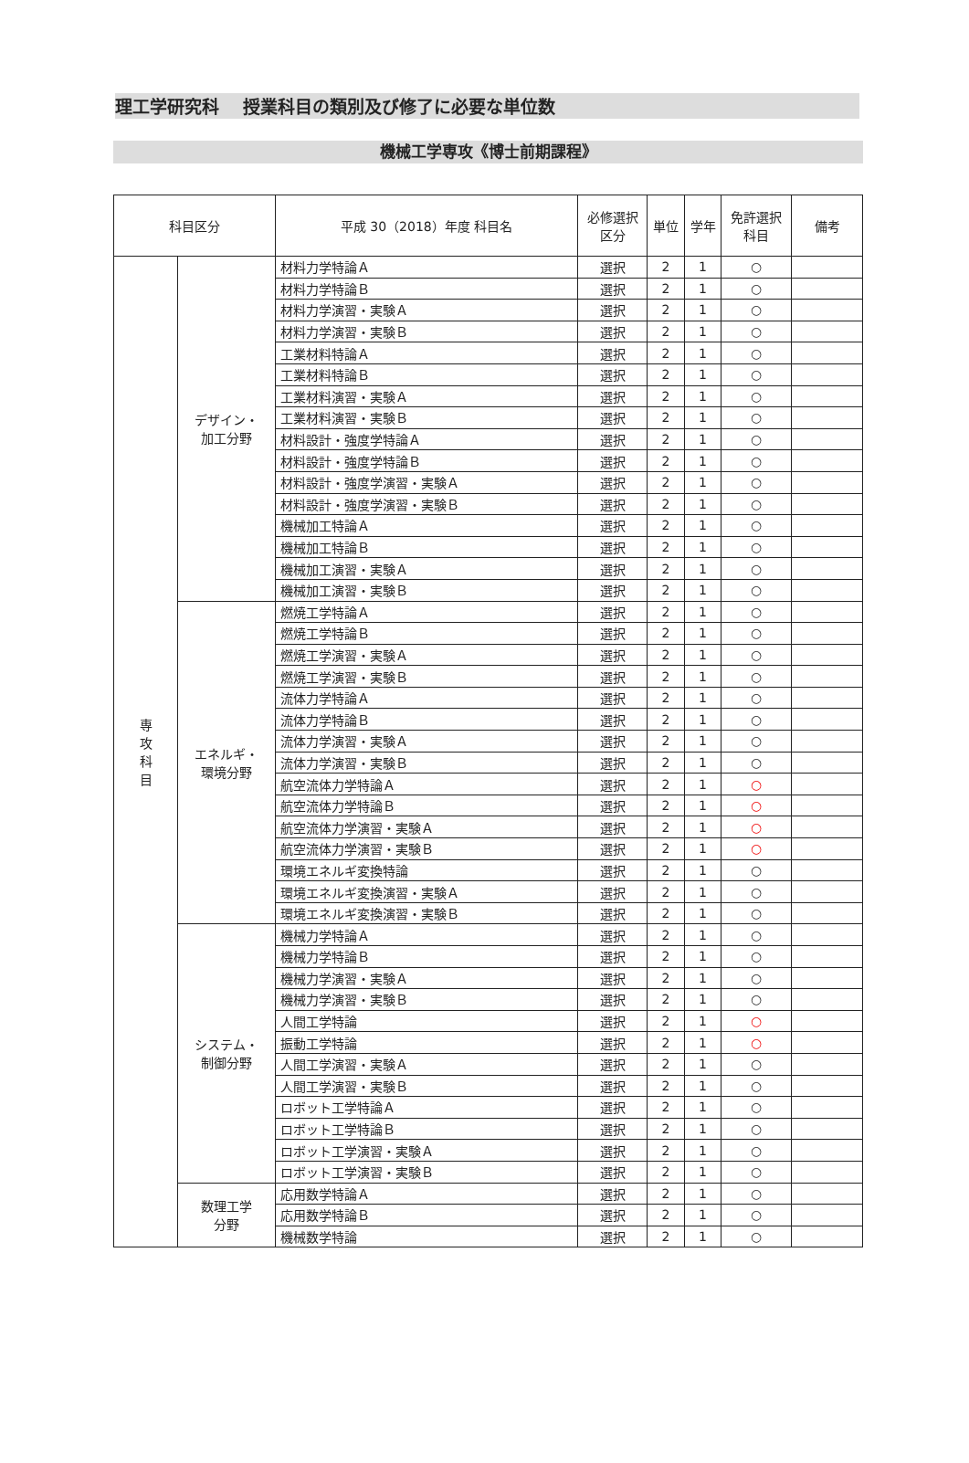理工学研究科　 授業科目の類別及び修了に必要な単位数
機械工学専攻《博士前期課程》
| 科目区分 | | 平成 30（2018）年度 科目名 | 必修選択 区分 | 単位 | 学年 | 免許選択 科目 | 備考 |
| --- | --- | --- | --- | --- | --- | --- | --- |
| 専 攻 科 目 | デザイン・ 加工分野 | 材料力学特論Ａ | 選択 | 2 | 1 | ○ | |
| | | 材料力学特論Ｂ | 選択 | 2 | 1 | ○ | |
| | | 材料力学演習・実験Ａ | 選択 | 2 | 1 | ○ | |
| | | 材料力学演習・実験Ｂ | 選択 | 2 | 1 | ○ | |
| | | 工業材料特論Ａ | 選択 | 2 | 1 | ○ | |
| | | 工業材料特論Ｂ | 選択 | 2 | 1 | ○ | |
| | | 工業材料演習・実験Ａ | 選択 | 2 | 1 | ○ | |
| | | 工業材料演習・実験Ｂ | 選択 | 2 | 1 | ○ | |
| | | 材料設計・強度学特論Ａ | 選択 | 2 | 1 | ○ | |
| | | 材料設計・強度学特論Ｂ | 選択 | 2 | 1 | ○ | |
| | | 材料設計・強度学演習・実験Ａ | 選択 | 2 | 1 | ○ | |
| | | 材料設計・強度学演習・実験Ｂ | 選択 | 2 | 1 | ○ | |
| | | 機械加工特論Ａ | 選択 | 2 | 1 | ○ | |
| | | 機械加工特論Ｂ | 選択 | 2 | 1 | ○ | |
| | | 機械加工演習・実験Ａ | 選択 | 2 | 1 | ○ | |
| | | 機械加工演習・実験Ｂ | 選択 | 2 | 1 | ○ | |
| | エネルギ・ 環境分野 | 燃焼工学特論Ａ | 選択 | 2 | 1 | ○ | |
| | | 燃焼工学特論Ｂ | 選択 | 2 | 1 | ○ | |
| | | 燃焼工学演習・実験Ａ | 選択 | 2 | 1 | ○ | |
| | | 燃焼工学演習・実験Ｂ | 選択 | 2 | 1 | ○ | |
| | | 流体力学特論Ａ | 選択 | 2 | 1 | ○ | |
| | | 流体力学特論Ｂ | 選択 | 2 | 1 | ○ | |
| | | 流体力学演習・実験Ａ | 選択 | 2 | 1 | ○ | |
| | | 流体力学演習・実験Ｂ | 選択 | 2 | 1 | ○ | |
| | | 航空流体力学特論Ａ | 選択 | 2 | 1 | ○ | |
| | | 航空流体力学特論Ｂ | 選択 | 2 | 1 | ○ | |
| | | 航空流体力学演習・実験Ａ | 選択 | 2 | 1 | ○ | |
| | | 航空流体力学演習・実験Ｂ | 選択 | 2 | 1 | ○ | |
| | | 環境エネルギ変換特論 | 選択 | 2 | 1 | ○ | |
| | | 環境エネルギ変換演習・実験Ａ | 選択 | 2 | 1 | ○ | |
| | | 環境エネルギ変換演習・実験Ｂ | 選択 | 2 | 1 | ○ | |
| | システム・ 制御分野 | 機械力学特論Ａ | 選択 | 2 | 1 | ○ | |
| | | 機械力学特論Ｂ | 選択 | 2 | 1 | ○ | |
| | | 機械力学演習・実験Ａ | 選択 | 2 | 1 | ○ | |
| | | 機械力学演習・実験Ｂ | 選択 | 2 | 1 | ○ | |
| | | 人間工学特論 | 選択 | 2 | 1 | ○ | |
| | | 振動工学特論 | 選択 | 2 | 1 | ○ | |
| | | 人間工学演習・実験Ａ | 選択 | 2 | 1 | ○ | |
| | | 人間工学演習・実験Ｂ | 選択 | 2 | 1 | ○ | |
| | | ロボット工学特論Ａ | 選択 | 2 | 1 | ○ | |
| | | ロボット工学特論Ｂ | 選択 | 2 | 1 | ○ | |
| | | ロボット工学演習・実験Ａ | 選択 | 2 | 1 | ○ | |
| | | ロボット工学演習・実験Ｂ | 選択 | 2 | 1 | ○ | |
| | 数理工学 分野 | 応用数学特論Ａ | 選択 | 2 | 1 | ○ | |
| | | 応用数学特論Ｂ | 選択 | 2 | 1 | ○ | |
| | | 機械数学特論 | 選択 | 2 | 1 | ○ | |